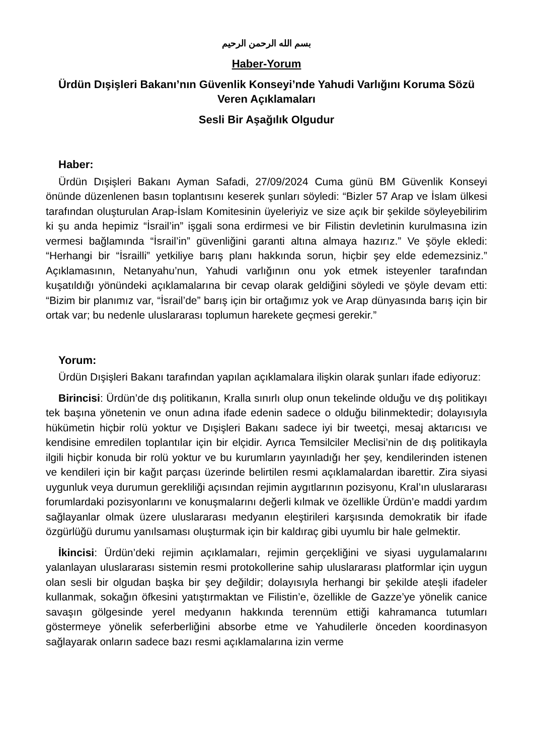بسم الله الرحمن الرحيم
Haber-Yorum
Ürdün Dışişleri Bakanı’nın Güvenlik Konseyi’nde Yahudi Varlığını Koruma Sözü Veren Açıklamaları
Sesli Bir Aşağılık Olgudur
Haber:
Ürdün Dışişleri Bakanı Ayman Safadi, 27/09/2024 Cuma günü BM Güvenlik Konseyi önünde düzenlenen basın toplantısını keserek şunları söyledi: “Bizler 57 Arap ve İslam ülkesi tarafından oluşturulan Arap-İslam Komitesinin üyeleriyiz ve size açık bir şekilde söyleyebilirim ki şu anda hepimiz “İsrail’in” işgali sona erdirmesi ve bir Filistin devletinin kurulmasına izin vermesi bağlamında “İsrail’in” güvenliğini garanti altına almaya hazırız.” Ve şöyle ekledi: “Herhangi bir “İsrailli” yetkiliye barış planı hakkında sorun, hiçbir şey elde edemezsiniz.” Açıklamasının, Netanyahu’nun, Yahudi varlığının onu yok etmek isteyenler tarafından kuşatıldığı yönündeki açıklamalarına bir cevap olarak geldiğini söyledi ve şöyle devam etti: “Bizim bir planımız var, “İsrail’de” barış için bir ortağımız yok ve Arap dünyasında barış için bir ortak var; bu nedenle uluslararası toplumun harekete geçmesi gerekir.”
Yorum:
Ürdün Dışişleri Bakanı tarafından yapılan açıklamalara ilişkin olarak şunları ifade ediyoruz:
Birincisi: Ürdün’de dış politikanın, Kralla sınırlı olup onun tekelinde olduğu ve dış politikayı tek başına yönetenin ve onun adına ifade edenin sadece o olduğu bilinmektedir; dolayısıyla hükümetin hiçbir rolü yoktur ve Dışişleri Bakanı sadece iyi bir tweetçi, mesaj aktarıcısı ve kendisine emredilen toplantılar için bir elçidir. Ayrıca Temsilciler Meclisi’nin de dış politikayla ilgili hiçbir konuda bir rolü yoktur ve bu kurumların yayınladığı her şey, kendilerinden istenen ve kendileri için bir kağıt parçası üzerinde belirtilen resmi açıklamalardan ibarettir. Zira siyasi uygunluk veya durumun gerekliliği açısından rejimin aygıtlarının pozisyonu, Kral’ın uluslararası forumlardaki pozisyonlarını ve konuşmalarını değerli kılmak ve özellikle Ürdün’e maddi yardım sağlayanlar olmak üzere uluslararası medyanın eleştirileri karşısında demokratik bir ifade özgürlüğü durumu yanılsaması oluşturmak için bir kaldıraç gibi uyumlu bir hale gelmektir.
İkincisi: Ürdün’deki rejimin açıklamaları, rejimin gerçekliğini ve siyasi uygulamalarını yalanlayan uluslararası sistemin resmi protokollerine sahip uluslararası platformlar için uygun olan sesli bir olgudan başka bir şey değildir; dolayısıyla herhangi bir şekilde ateşli ifadeler kullanmak, sokağın öfkesini yatıştırmaktan ve Filistin’e, özellikle de Gazze’ye yönelik canice savaşın gölgesinde yerel medyanın hakkında terennüm ettiği kahramanca tutumları göstermeye yönelik seferberliğini absorbe etme ve Yahudilerle önceden koordinasyon sağlayarak onların sadece bazı resmi açıklamalarına izin verme